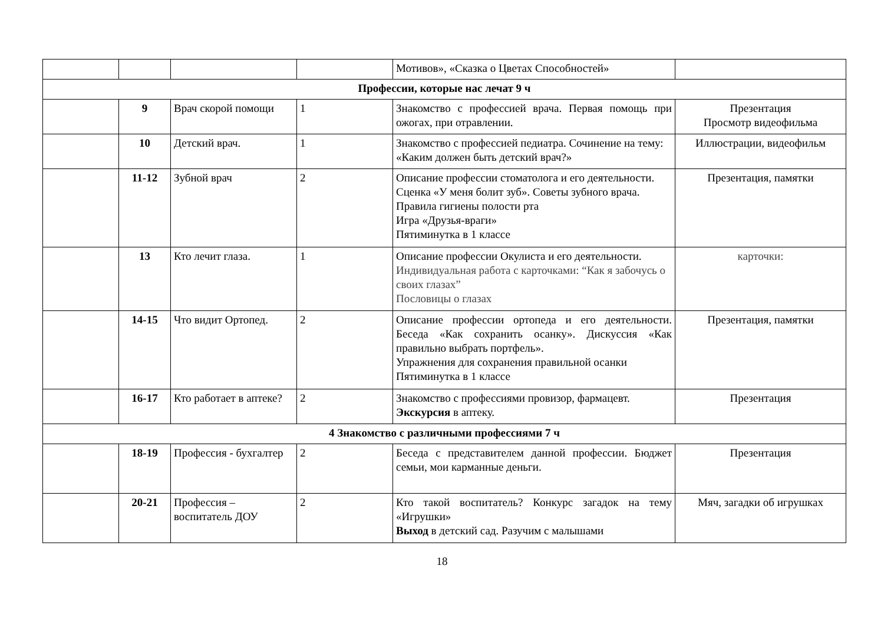| | | | | Мотивов», «Сказка о Цветах Способностей» | |
| Профессии, которые нас лечат 9 ч | | | | | |
| | 9 | Врач скорой помощи | 1 | Знакомство с профессией врача. Первая помощь при ожогах, при отравлении. | Презентация Просмотр видеофильма |
| | 10 | Детский врач. | 1 | Знакомство с профессией педиатра. Сочинение на тему: «Каким должен быть детский врач?» | Иллюстрации, видеофильм |
| | 11-12 | Зубной врач | 2 | Описание профессии стоматолога и его деятельности. Сценка «У меня болит зуб». Советы зубного врача. Правила гигиены полости рта Игра «Друзья-враги» Пятиминутка в 1 классе | Презентация, памятки |
| | 13 | Кто лечит глаза. | 1 | Описание профессии Окулиста и его деятельности. Индивидуальная работа с карточками: “Как я забочусь о своих глазах” Пословицы о глазах | карточки: |
| | 14-15 | Что видит Ортопед. | 2 | Описание профессии ортопеда и его деятельности. Беседа «Как сохранить осанку». Дискуссия «Как правильно выбрать портфель». Упражнения для сохранения правильной осанки Пятиминутка в 1 классе | Презентация, памятки |
| | 16-17 | Кто работает в аптеке? | 2 | Знакомство с профессиями провизор, фармацевт. Экскурсия в аптеку. | Презентация |
| 4 Знакомство с различными профессиями 7 ч | | | | | |
| | 18-19 | Профессия - бухгалтер | 2 | Беседа с представителем данной профессии. Бюджет семьи, мои карманные деньги. | Презентация |
| | 20-21 | Профессия – воспитатель ДОУ | 2 | Кто такой воспитатель? Конкурс загадок на тему «Игрушки» Выход в детский сад. Разучим с малышами | Мяч, загадки об игрушках |
18